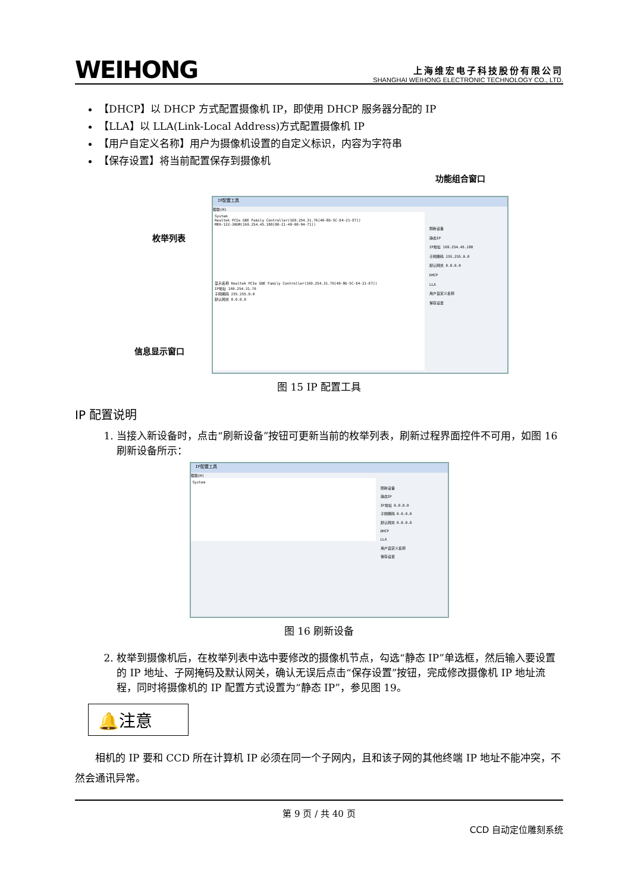WEIHONG
上海维宏电子科技股份有限公司
SHANGHAI WEIHONG ELECTRONIC TECHNOLOGY CO., LTD.
【DHCP】以 DHCP 方式配置摄像机 IP，即使用 DHCP 服务器分配的 IP
【LLA】以 LLA(Link-Local Address)方式配置摄像机 IP
【用户自定义名称】用户为摄像机设置的自定义标识，内容为字符串
【保存设置】将当前配置保存到摄像机
功能组合窗口
枚举列表
信息显示窗口
IP配置工具
帮助(H)
System
Realtek PCIe GBE Family Controller(169.254.31.76[40-8D-5C-E4-21-E7])
MER-132-30GM(169.254.45.180[00-21-49-00-94-71])
显示名称 Realtek PCIe GBE Family Controller(169.254.31.76[40-8D-5C-E4-21-E7])
IP地址 169.254.31.76
子网掩码 255.255.0.0
默认网关 0.0.0.0
刷新设备
静态IP
IP地址 169.254.45.180
子网掩码 255.255.0.0
默认网关 0.0.0.0
DHCP
LLA
用户自定义名称
保存设置
图 15 IP 配置工具
IP 配置说明
1. 当接入新设备时，点击“刷新设备”按钮可更新当前的枚举列表，刷新过程界面控件不可用，如图 16 刷新设备所示：
IP配置工具
帮助(H)
System
刷新设备
静态IP
IP地址 0.0.0.0
子网掩码 0.0.0.0
默认网关 0.0.0.0
DHCP
LLA
用户自定义名称
保存设置
图 16 刷新设备
2. 枚举到摄像机后，在枚举列表中选中要修改的摄像机节点，勾选“静态 IP”单选框，然后输入要设置的 IP 地址、子网掩码及默认网关，确认无误后点击“保存设置”按钮，完成修改摄像机 IP 地址流程，同时将摄像机的 IP 配置方式设置为“静态 IP”，参见图 19。
🔔注意
相机的 IP 要和 CCD 所在计算机 IP 必须在同一个子网内，且和该子网的其他终端 IP 地址不能冲突，不然会通讯异常。
第 9 页 / 共 40 页
CCD 自动定位雕刻系统